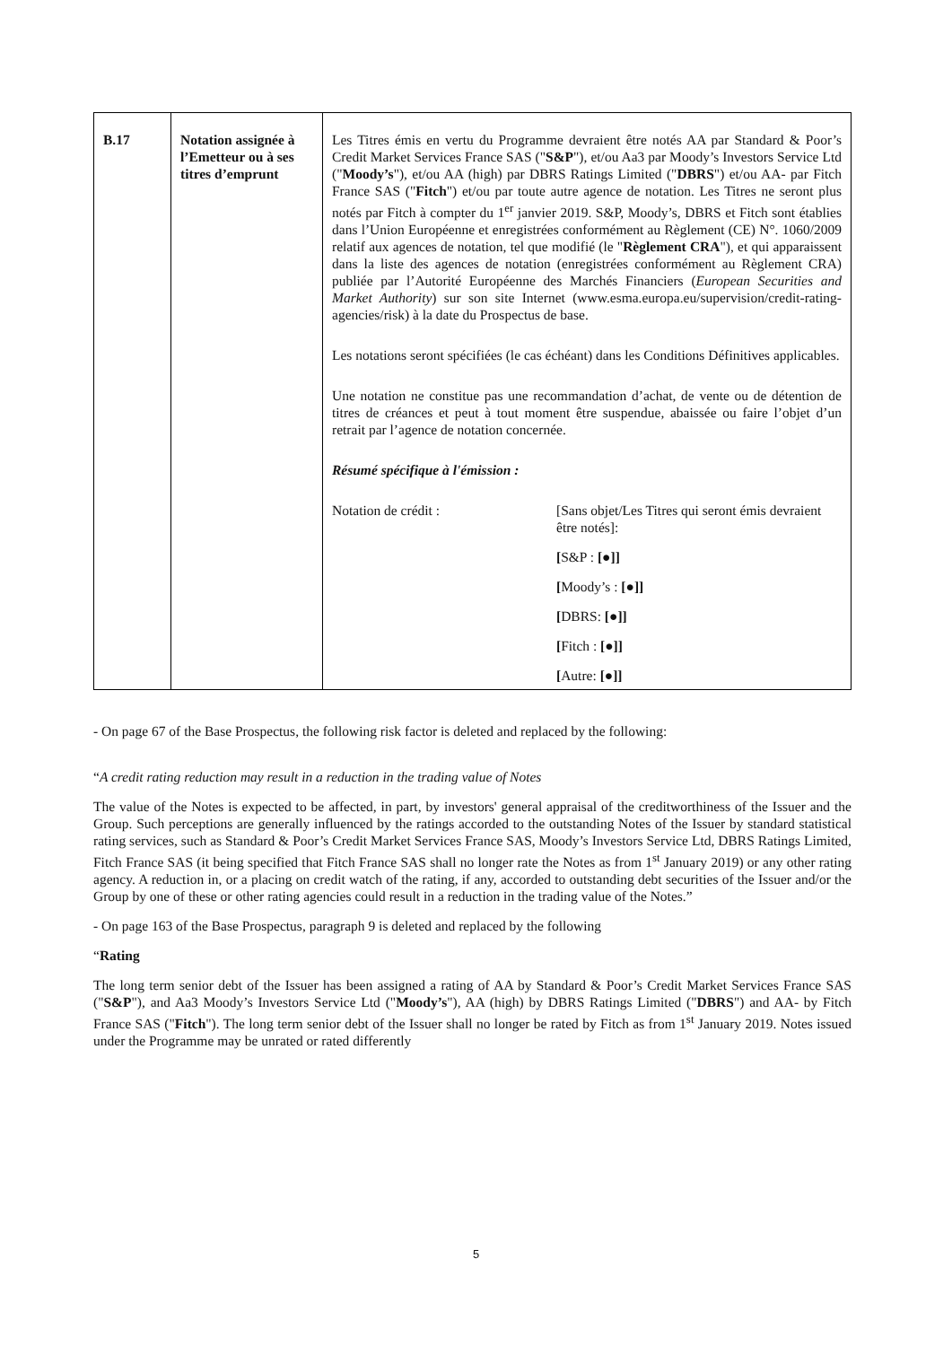| B.17 | Notation assignée à l’Emetteur ou à ses titres d’emprunt | Les Titres émis en vertu du Programme devraient être notés AA par Standard & Poor’s Credit Market Services France SAS (" S&P "), et/ou Aa3 par Moody’s Investors Service Ltd (" Moody’s "), et/ou AA (high) par DBRS Ratings Limited (" DBRS ") et/ou AA- par Fitch France SAS (" Fitch ") et/ou par toute autre agence de notation. Les Titres ne seront plus notés par Fitch à compter du 1<sup>er</sup> janvier 2019. S&P, Moody’s, DBRS et Fitch sont établies dans l’Union Européenne et enregistrées conformément au Règlement (CE) N°. 1060/2009 relatif aux agences de notation, tel que modifié (le " Règlement CRA "), et qui apparaissent dans la liste des agences de notation (enregistrées conformément au Règlement CRA) publiée par l’Autorité Européenne des Marchés Financiers ( European Securities and Market Authority ) sur son site Internet (www.esma.europa.eu/supervision/credit-rating-agencies/risk) à la date du Prospectus de base. Les notations seront spécifiées (le cas échéant) dans les Conditions Définitives applicables. Une notation ne constitue pas une recommandation d’achat, de vente ou de détention de titres de créances et peut à tout moment être suspendue, abaissée ou faire l’objet d’un retrait par l’agence de notation concernée. Résumé spécifique à l'émission : / Notation de crédit : / [Sans objet/Les Titres qui seront émis devraient être notés]: / / / [ S&P : [●]] / / / [ Moody’s : [●]] / / / [ DBRS: [●]] / / / [ Fitch : [●]] / / / [ Autre: [●]] / |
- On page 67 of the Base Prospectus, the following risk factor is deleted and replaced by the following:
“A credit rating reduction may result in a reduction in the trading value of Notes
The value of the Notes is expected to be affected, in part, by investors' general appraisal of the creditworthiness of the Issuer and the Group. Such perceptions are generally influenced by the ratings accorded to the outstanding Notes of the Issuer by standard statistical rating services, such as Standard & Poor’s Credit Market Services France SAS, Moody’s Investors Service Ltd, DBRS Ratings Limited, Fitch France SAS (it being specified that Fitch France SAS shall no longer rate the Notes as from 1<sup>st</sup> January 2019) or any other rating agency. A reduction in, or a placing on credit watch of the rating, if any, accorded to outstanding debt securities of the Issuer and/or the Group by one of these or other rating agencies could result in a reduction in the trading value of the Notes.”
- On page 163 of the Base Prospectus, paragraph 9 is deleted and replaced by the following
“Rating
The long term senior debt of the Issuer has been assigned a rating of AA by Standard & Poor’s Credit Market Services France SAS ("S&P"), and Aa3 Moody’s Investors Service Ltd ("Moody’s"), AA (high) by DBRS Ratings Limited ("DBRS") and AA- by Fitch France SAS ("Fitch"). The long term senior debt of the Issuer shall no longer be rated by Fitch as from 1<sup>st</sup> January 2019. Notes issued under the Programme may be unrated or rated differently
5